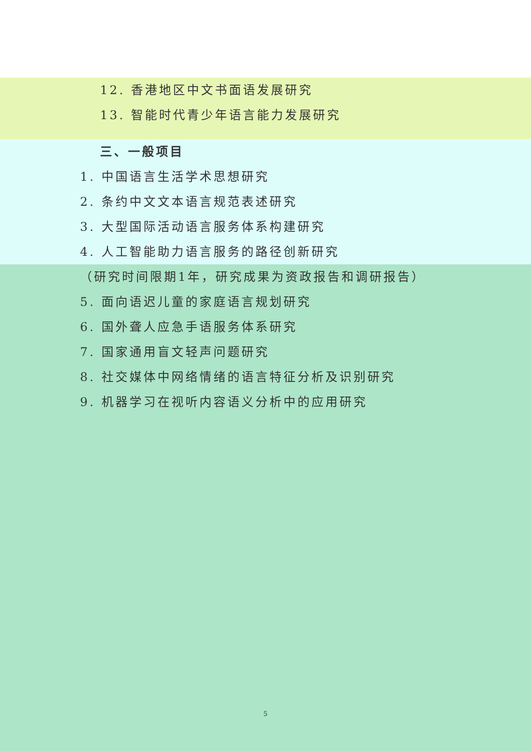12. 香港地区中文书面语发展研究
13. 智能时代青少年语言能力发展研究
三、一般项目
1. 中国语言生活学术思想研究
2. 条约中文文本语言规范表述研究
3. 大型国际活动语言服务体系构建研究
4. 人工智能助力语言服务的路径创新研究
（研究时间限期1年，研究成果为资政报告和调研报告）
5. 面向语迟儿童的家庭语言规划研究
6. 国外聋人应急手语服务体系研究
7. 国家通用盲文轻声问题研究
8. 社交媒体中网络情绪的语言特征分析及识别研究
9. 机器学习在视听内容语义分析中的应用研究
5